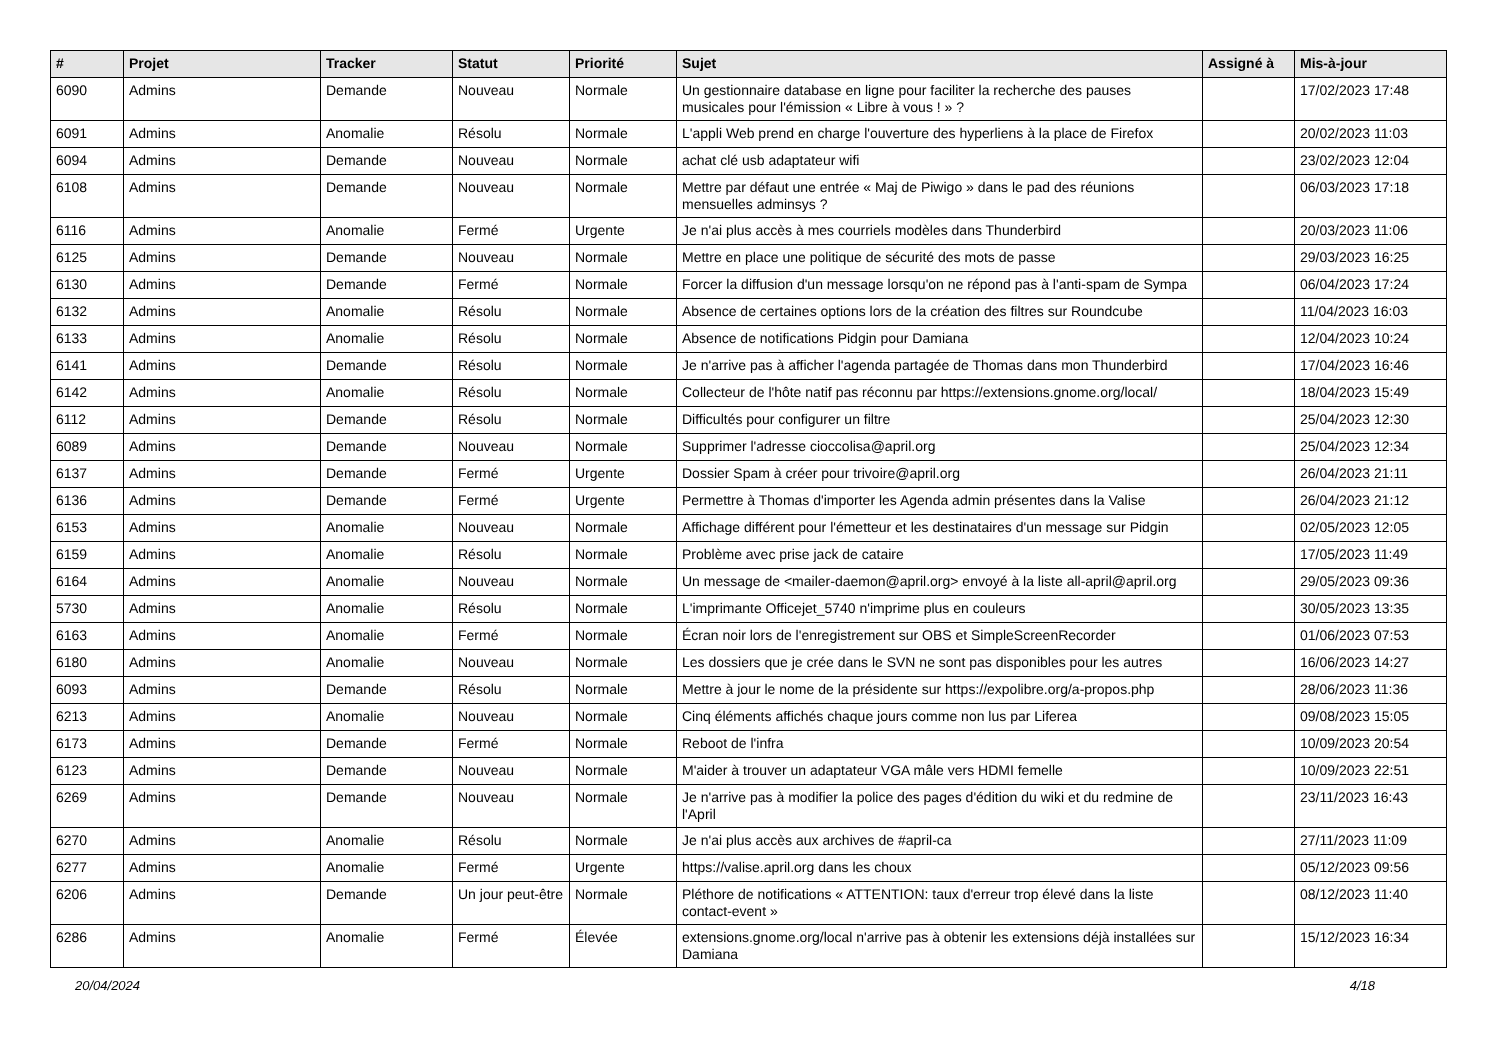| # | Projet | Tracker | Statut | Priorité | Sujet | Assigné à | Mis-à-jour |
| --- | --- | --- | --- | --- | --- | --- | --- |
| 6090 | Admins | Demande | Nouveau | Normale | Un gestionnaire database en ligne pour faciliter la recherche des pauses musicales pour l'émission « Libre à vous ! » ? | | 17/02/2023 17:48 |
| 6091 | Admins | Anomalie | Résolu | Normale | L'appli Web prend en charge l'ouverture des hyperliens à la place de Firefox | | 20/02/2023 11:03 |
| 6094 | Admins | Demande | Nouveau | Normale | achat clé usb adaptateur wifi | | 23/02/2023 12:04 |
| 6108 | Admins | Demande | Nouveau | Normale | Mettre par défaut une entrée « Maj de Piwigo » dans le pad des réunions mensuelles adminsys ? | | 06/03/2023 17:18 |
| 6116 | Admins | Anomalie | Fermé | Urgente | Je n'ai plus accès à mes courriels modèles dans Thunderbird | | 20/03/2023 11:06 |
| 6125 | Admins | Demande | Nouveau | Normale | Mettre en place une politique de sécurité des mots de passe | | 29/03/2023 16:25 |
| 6130 | Admins | Demande | Fermé | Normale | Forcer la diffusion d'un message lorsqu'on ne répond pas à l'anti-spam de Sympa | | 06/04/2023 17:24 |
| 6132 | Admins | Anomalie | Résolu | Normale | Absence de certaines options lors de la création des filtres sur Roundcube | | 11/04/2023 16:03 |
| 6133 | Admins | Anomalie | Résolu | Normale | Absence de notifications Pidgin pour Damiana | | 12/04/2023 10:24 |
| 6141 | Admins | Demande | Résolu | Normale | Je n'arrive pas à afficher l'agenda partagée de Thomas dans mon Thunderbird | | 17/04/2023 16:46 |
| 6142 | Admins | Anomalie | Résolu | Normale | Collecteur de l'hôte natif pas réconnu par https://extensions.gnome.org/local/ | | 18/04/2023 15:49 |
| 6112 | Admins | Demande | Résolu | Normale | Difficultés pour configurer un filtre | | 25/04/2023 12:30 |
| 6089 | Admins | Demande | Nouveau | Normale | Supprimer l'adresse cioccolisa@april.org | | 25/04/2023 12:34 |
| 6137 | Admins | Demande | Fermé | Urgente | Dossier Spam à créer pour trivoire@april.org | | 26/04/2023 21:11 |
| 6136 | Admins | Demande | Fermé | Urgente | Permettre à Thomas d'importer les Agenda admin présentes dans la Valise | | 26/04/2023 21:12 |
| 6153 | Admins | Anomalie | Nouveau | Normale | Affichage différent pour l'émetteur et les destinataires d'un message sur Pidgin | | 02/05/2023 12:05 |
| 6159 | Admins | Anomalie | Résolu | Normale | Problème avec prise jack de cataire | | 17/05/2023 11:49 |
| 6164 | Admins | Anomalie | Nouveau | Normale | Un message de <mailer-daemon@april.org> envoyé à la liste all-april@april.org | | 29/05/2023 09:36 |
| 5730 | Admins | Anomalie | Résolu | Normale | L'imprimante Officejet_5740 n'imprime plus en couleurs | | 30/05/2023 13:35 |
| 6163 | Admins | Anomalie | Fermé | Normale | Écran noir lors de l'enregistrement sur OBS et SimpleScreenRecorder | | 01/06/2023 07:53 |
| 6180 | Admins | Anomalie | Nouveau | Normale | Les dossiers que je crée dans le SVN ne sont pas disponibles pour les autres | | 16/06/2023 14:27 |
| 6093 | Admins | Demande | Résolu | Normale | Mettre à jour le nome de la présidente sur https://expolibre.org/a-propos.php | | 28/06/2023 11:36 |
| 6213 | Admins | Anomalie | Nouveau | Normale | Cinq éléments affichés chaque jours comme non lus par Liferea | | 09/08/2023 15:05 |
| 6173 | Admins | Demande | Fermé | Normale | Reboot de l'infra | | 10/09/2023 20:54 |
| 6123 | Admins | Demande | Nouveau | Normale | M'aider à trouver un adaptateur VGA mâle vers HDMI femelle | | 10/09/2023 22:51 |
| 6269 | Admins | Demande | Nouveau | Normale | Je n'arrive pas à modifier la police des pages d'édition du wiki et du redmine de l'April | | 23/11/2023 16:43 |
| 6270 | Admins | Anomalie | Résolu | Normale | Je n'ai plus accès aux archives de #april-ca | | 27/11/2023 11:09 |
| 6277 | Admins | Anomalie | Fermé | Urgente | https://valise.april.org dans les choux | | 05/12/2023 09:56 |
| 6206 | Admins | Demande | Un jour peut-être | Normale | Pléthore de notifications « ATTENTION: taux d'erreur trop élevé dans la liste contact-event » | | 08/12/2023 11:40 |
| 6286 | Admins | Anomalie | Fermé | Élevée | extensions.gnome.org/local n'arrive pas à obtenir les extensions déjà installées sur Damiana | | 15/12/2023 16:34 |
20/04/2024 4/18